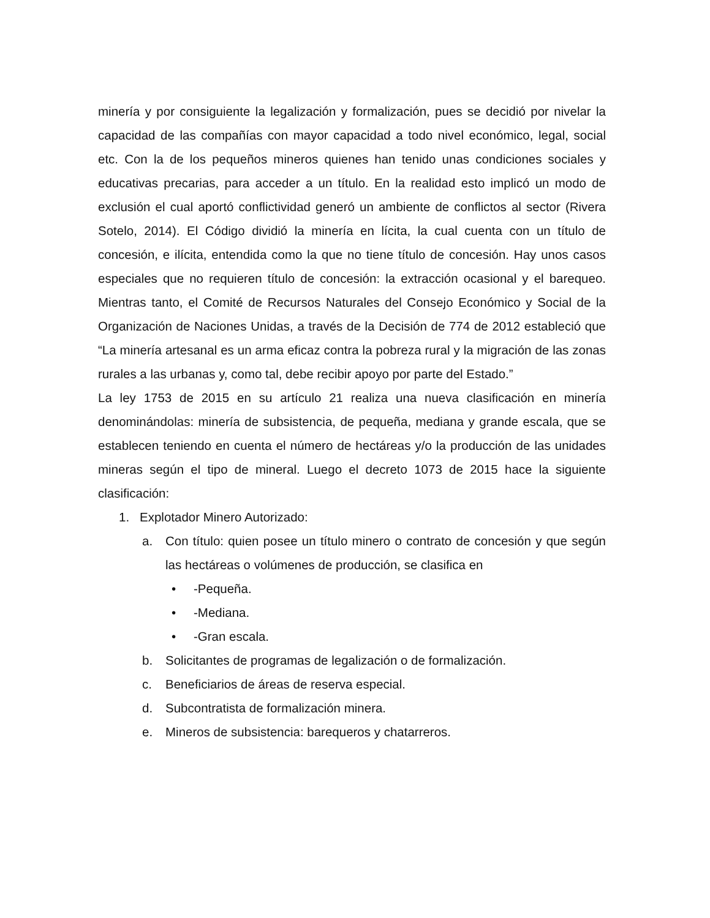minería y por consiguiente la legalización y formalización, pues se decidió por nivelar la capacidad de las compañías con mayor capacidad a todo nivel económico, legal, social etc. Con la de los pequeños mineros quienes han tenido unas condiciones sociales y educativas precarias, para acceder a un título. En la realidad esto implicó un modo de exclusión el cual aportó conflictividad generó un ambiente de conflictos al sector (Rivera Sotelo, 2014). El Código dividió la minería en lícita, la cual cuenta con un título de concesión, e ilícita, entendida como la que no tiene título de concesión. Hay unos casos especiales que no requieren título de concesión: la extracción ocasional y el barequeo. Mientras tanto, el Comité de Recursos Naturales del Consejo Económico y Social de la Organización de Naciones Unidas, a través de la Decisión de 774 de 2012 estableció que “La minería artesanal es un arma eficaz contra la pobreza rural y la migración de las zonas rurales a las urbanas y, como tal, debe recibir apoyo por parte del Estado.”
La ley 1753 de 2015 en su artículo 21 realiza una nueva clasificación en minería denominándolas: minería de subsistencia, de pequeña, mediana y grande escala, que se establecen teniendo en cuenta el número de hectáreas y/o la producción de las unidades mineras según el tipo de mineral. Luego el decreto 1073 de 2015 hace la siguiente clasificación:
1. Explotador Minero Autorizado:
a. Con título: quien posee un título minero o contrato de concesión y que según las hectáreas o volúmenes de producción, se clasifica en
• -Pequeña.
• -Mediana.
• -Gran escala.
b. Solicitantes de programas de legalización o de formalización.
c. Beneficiarios de áreas de reserva especial.
d. Subcontratista de formalización minera.
e. Mineros de subsistencia: barequeros y chatarreros.